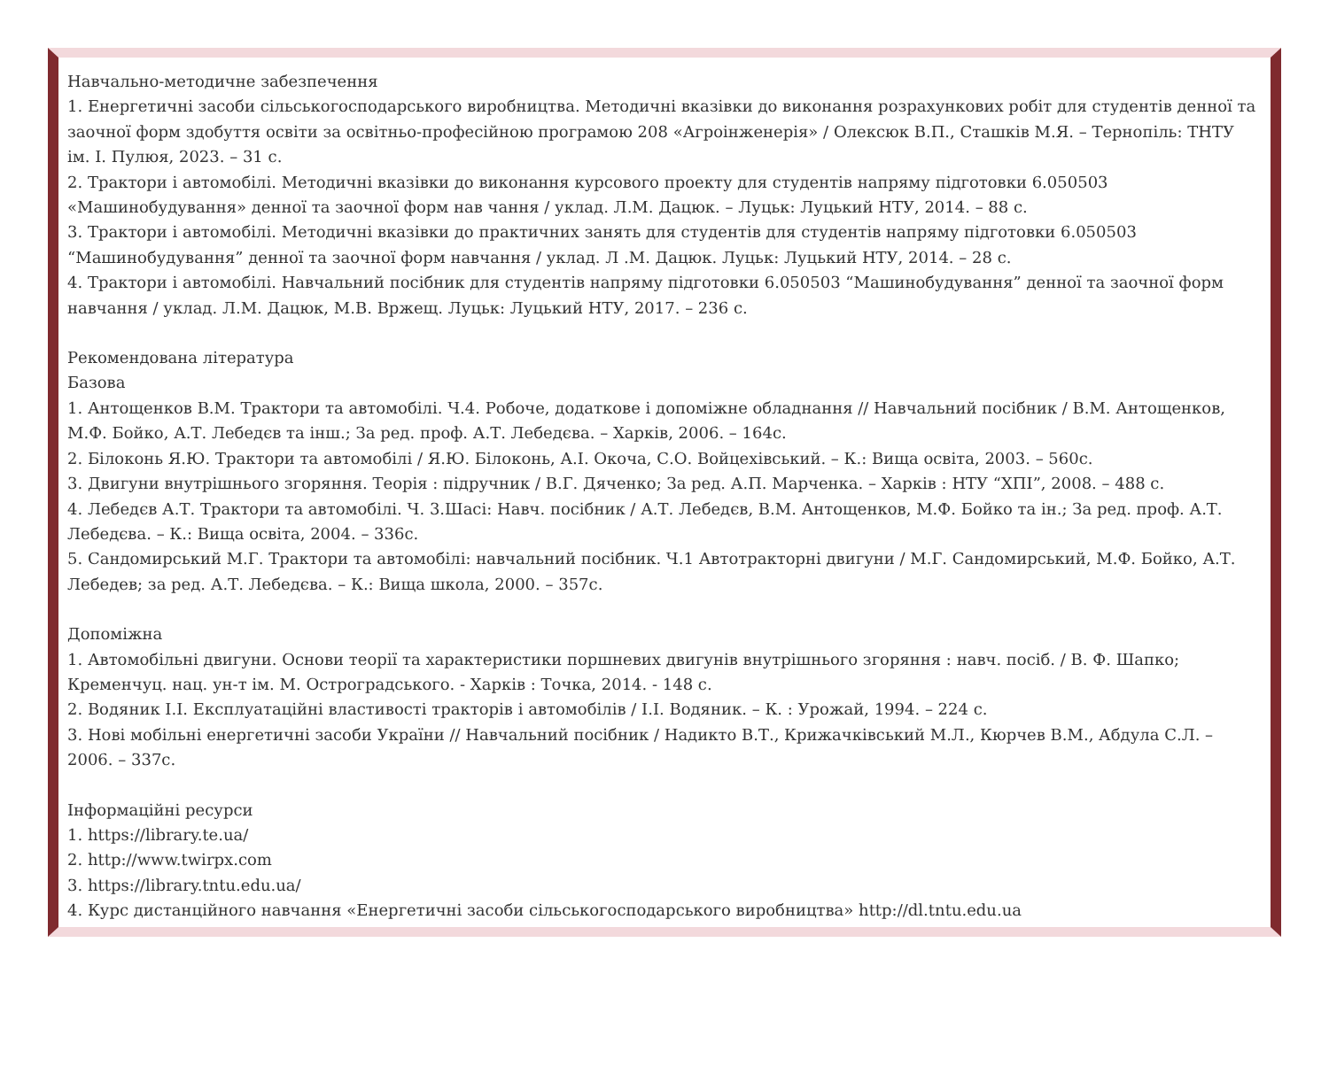Навчально-методичне забезпечення
1. Енергетичні засоби сільськогосподарського виробництва. Методичні вказівки до виконання розрахункових робіт для студентів денної та заочної форм здобуття освіти за освітньо-професійною програмою 208 «Агроінженерія» / Олексюк В.П., Сташків М.Я. – Тернопіль: ТНТУ ім. І. Пулюя, 2023. – 31 с.
2. Трактори і автомобілі. Методичні вказівки до виконання курсового проекту для студентів напряму підготовки 6.050503 «Машинобудування» денної та заочної форм нав чання / уклад. Л.М. Дацюк. – Луцьк: Луцький НТУ, 2014. – 88 с.
3. Трактори і автомобілі. Методичні вказівки до практичних занять для студентів для студентів напряму підготовки 6.050503 “Машинобудування” денної та заочної форм навчання / уклад. Л .М. Дацюк. Луцьк: Луцький НТУ, 2014. – 28 с.
4. Трактори і автомобілі. Навчальний посібник для студентів напряму підготовки 6.050503 “Машинобудування” денної та заочної форм навчання / уклад. Л.М. Дацюк, М.В. Вржещ. Луцьк: Луцький НТУ, 2017. – 236 с.
Рекомендована література
Базова
1. Антощенков В.М. Трактори та автомобілі. Ч.4. Робоче, додаткове і допоміжне обладнання // Навчальний посібник / В.М. Антощенков, М.Ф. Бойко, А.Т. Лебедєв та інш.; За ред. проф. А.Т. Лебедєва. – Харків, 2006. – 164с.
2. Білоконь Я.Ю. Трактори та автомобілі / Я.Ю. Білоконь, А.І. Окоча, С.О. Войцехівський. – К.: Вища освіта, 2003. – 560с.
3. Двигуни внутрішнього згоряння. Теорія : підручник / В.Г. Дяченко; За ред. А.П. Марченка. – Харків : НТУ “ХПІ”, 2008. – 488 с.
4. Лебедєв А.Т. Трактори та автомобілі. Ч. 3.Шасі: Навч. посібник / А.Т. Лебедєв, В.М. Антощенков, М.Ф. Бойко та ін.; За ред. проф. А.Т. Лебедєва. – К.: Вища освіта, 2004. – 336с.
5. Сандомирський М.Г. Трактори та автомобілі: навчальний посібник. Ч.1 Автотракторні двигуни / М.Г. Сандомирський, М.Ф. Бойко, А.Т. Лебедев; за ред. А.Т. Лебедєва. – К.: Вища школа, 2000. – 357с.
Допоміжна
1. Автомобільні двигуни. Основи теорії та характеристики поршневих двигунів внутрішнього згоряння : навч. посіб. / В. Ф. Шапко; Кременчуц. нац. ун-т ім. М. Остроградського. - Харків : Точка, 2014. - 148 с.
2. Водяник І.І. Експлуатаційні властивості тракторів і автомобілів / І.І. Водяник. – К. : Урожай, 1994. – 224 с.
3. Нові мобільні енергетичні засоби України // Навчальний посібник / Надикто В.Т., Крижачківський М.Л., Кюрчев В.М., Абдула С.Л. – 2006. – 337с.
Інформаційні ресурси
1. https://library.te.ua/
2. http://www.twirpx.com
3. https://library.tntu.edu.ua/
4. Курс дистанційного навчання «Енергетичні засоби сільськогосподарського виробництва» http://dl.tntu.edu.ua